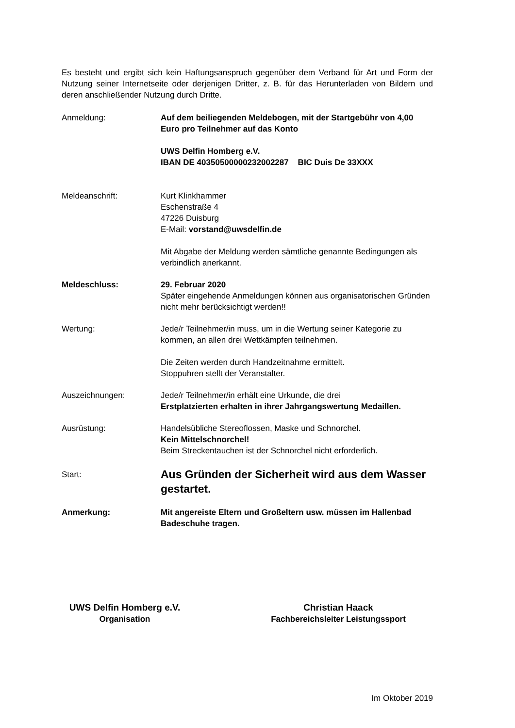Es besteht und ergibt sich kein Haftungsanspruch gegenüber dem Verband für Art und Form der Nutzung seiner Internetseite oder derjenigen Dritter, z. B. für das Herunterladen von Bildern und deren anschließender Nutzung durch Dritte.
Anmeldung: Auf dem beiliegenden Meldebogen, mit der Startgebühr von 4,00 Euro pro Teilnehmer auf das Konto
UWS Delfin Homberg e.V.
IBAN DE 40350500000232002287 BIC Duis De 33XXX
Meldeanschrift: Kurt Klinkhammer
Eschenstraße 4
47226 Duisburg
E-Mail: vorstand@uwsdelfin.de
Mit Abgabe der Meldung werden sämtliche genannte Bedingungen als verbindlich anerkannt.
Meldeschluss: 29. Februar 2020
Später eingehende Anmeldungen können aus organisatorischen Gründen nicht mehr berücksichtigt werden!!
Wertung: Jede/r Teilnehmer/in muss, um in die Wertung seiner Kategorie zu kommen, an allen drei Wettkämpfen teilnehmen.
Die Zeiten werden durch Handzeitnahme ermittelt.
Stoppuhren stellt der Veranstalter.
Auszeichnungen: Jede/r Teilnehmer/in erhält eine Urkunde, die drei
Erstplatzierten erhalten in ihrer Jahrgangswertung Medaillen.
Ausrüstung: Handelsübliche Stereoflossen, Maske und Schnorchel.
Kein Mittelschnorchel!
Beim Streckentauchen ist der Schnorchel nicht erforderlich.
Start:
Aus Gründen der Sicherheit wird aus dem Wasser gestartet.
Anmerkung: Mit angereiste Eltern und Großeltern usw. müssen im Hallenbad Badeschuhe tragen.
UWS Delfin Homberg e.V.
Organisation
Christian Haack
Fachbereichsleiter Leistungssport
Im Oktober 2019